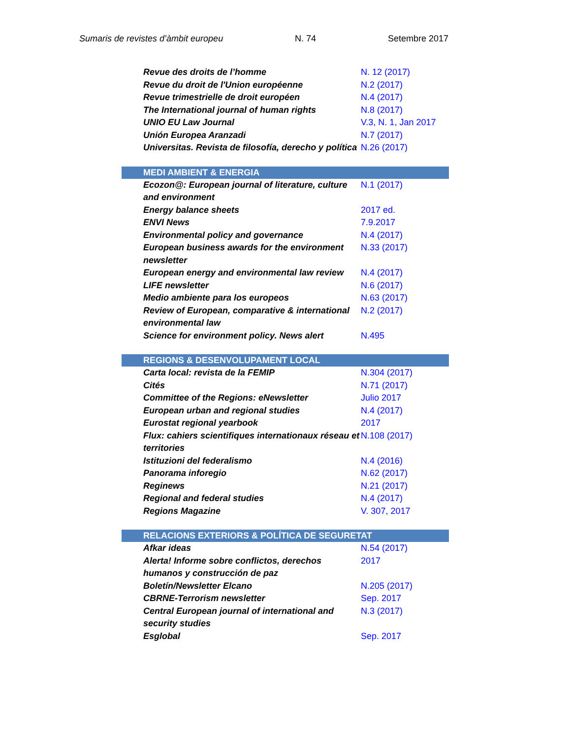Sumaris de revistes d’àmbit europeu N. 74 Setembre 2017
| Revue des droits de l’homme | N. 12 (2017) |
| Revue du droit de l'Union européenne | N.2 (2017) |
| Revue trimestrielle de droit européen | N.4 (2017) |
| The International journal of human rights | N.8 (2017) |
| UNIO EU Law Journal | V.3, N. 1, Jan 2017 |
| Unión Europea Aranzadi | N.7 (2017) |
| Universitas. Revista de filosofía, derecho y política | N.26 (2017) |
| MEDI AMBIENT & ENERGIA | |
| Ecozon@: European journal of literature, culture and environment | N.1 (2017) |
| Energy balance sheets | 2017 ed. |
| ENVI News | 7.9.2017 |
| Environmental policy and governance | N.4 (2017) |
| European business awards for the environment newsletter | N.33 (2017) |
| European energy and environmental law review | N.4 (2017) |
| LIFE newsletter | N.6 (2017) |
| Medio ambiente para los europeos | N.63 (2017) |
| Review of European, comparative & international environmental law | N.2 (2017) |
| Science for environment policy. News alert | N.495 |
| REGIONS & DESENVOLUPAMENT LOCAL | |
| Carta local: revista de la FEMIP | N.304 (2017) |
| Cités | N.71 (2017) |
| Committee of the Regions: eNewsletter | Julio 2017 |
| European urban and regional studies | N.4 (2017) |
| Eurostat regional yearbook | 2017 |
| Flux: cahiers scientifiques internationaux réseau et territories | N.108 (2017) |
| Istituzioni del federalismo | N.4 (2016) |
| Panorama inforegio | N.62 (2017) |
| Reginews | N.21 (2017) |
| Regional and federal studies | N.4 (2017) |
| Regions Magazine | V. 307, 2017 |
| RELACIONS EXTERIORS & POLÍTICA DE SEGURETAT | |
| Afkar ideas | N.54 (2017) |
| Alerta! Informe sobre conflictos, derechos humanos y construcción de paz | 2017 |
| Boletín/Newsletter Elcano | N.205 (2017) |
| CBRNE-Terrorism newsletter | Sep. 2017 |
| Central European journal of international and security studies | N.3 (2017) |
| Esglobal | Sep. 2017 |